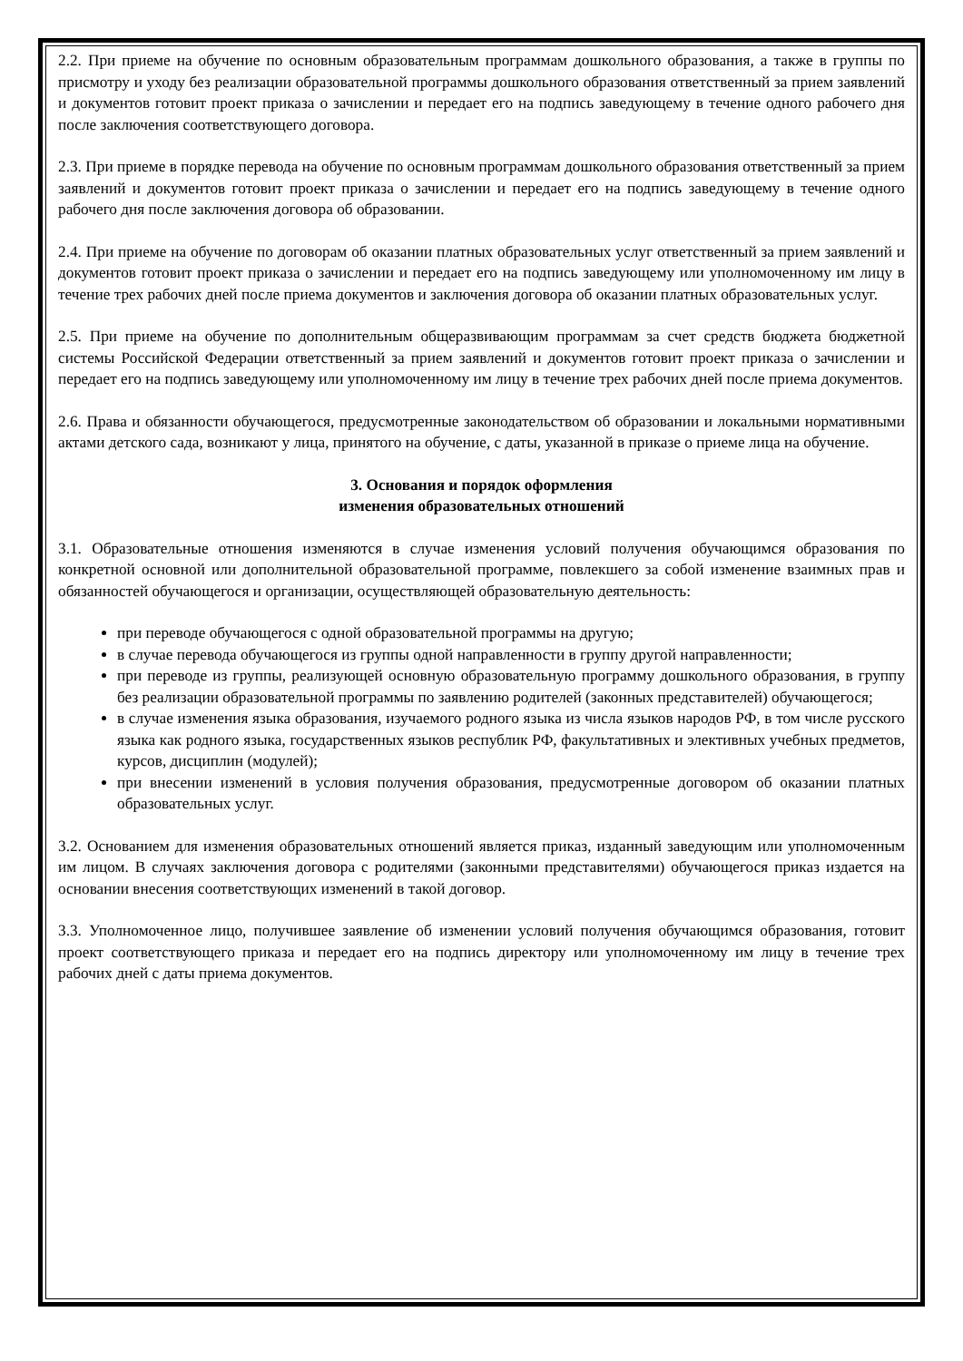2.2. При приеме на обучение по основным образовательным программам дошкольного образования, а также в группы по присмотру и уходу без реализации образовательной программы дошкольного образования ответственный за прием заявлений и документов готовит проект приказа о зачислении и передает его на подпись заведующему в течение одного рабочего дня после заключения соответствующего договора.
2.3. При приеме в порядке перевода на обучение по основным программам дошкольного образования ответственный за прием заявлений и документов готовит проект приказа о зачислении и передает его на подпись заведующему в течение одного рабочего дня после заключения договора об образовании.
2.4. При приеме на обучение по договорам об оказании платных образовательных услуг ответственный за прием заявлений и документов готовит проект приказа о зачислении и передает его на подпись заведующему или уполномоченному им лицу в течение трех рабочих дней после приема документов и заключения договора об оказании платных образовательных услуг.
2.5. При приеме на обучение по дополнительным общеразвивающим программам за счет средств бюджета бюджетной системы Российской Федерации ответственный за прием заявлений и документов готовит проект приказа о зачислении и передает его на подпись заведующему или уполномоченному им лицу в течение трех рабочих дней после приема документов.
2.6. Права и обязанности обучающегося, предусмотренные законодательством об образовании и локальными нормативными актами детского сада, возникают у лица, принятого на обучение, с даты, указанной в приказе о приеме лица на обучение.
3. Основания и порядок оформления
изменения образовательных отношений
3.1. Образовательные отношения изменяются в случае изменения условий получения обучающимся образования по конкретной основной или дополнительной образовательной программе, повлекшего за собой изменение взаимных прав и обязанностей обучающегося и организации, осуществляющей образовательную деятельность:
при переводе обучающегося с одной образовательной программы на другую;
в случае перевода обучающегося из группы одной направленности в группу другой направленности;
при переводе из группы, реализующей основную образовательную программу дошкольного образования, в группу без реализации образовательной программы по заявлению родителей (законных представителей) обучающегося;
в случае изменения языка образования, изучаемого родного языка из числа языков народов РФ, в том числе русского языка как родного языка, государственных языков республик РФ, факультативных и элективных учебных предметов, курсов, дисциплин (модулей);
при внесении изменений в условия получения образования, предусмотренные договором об оказании платных образовательных услуг.
3.2. Основанием для изменения образовательных отношений является приказ, изданный заведующим или уполномоченным им лицом. В случаях заключения договора с родителями (законными представителями) обучающегося приказ издается на основании внесения соответствующих изменений в такой договор.
3.3. Уполномоченное лицо, получившее заявление об изменении условий получения обучающимся образования, готовит проект соответствующего приказа и передает его на подпись директору или уполномоченному им лицу в течение трех рабочих дней с даты приема документов.